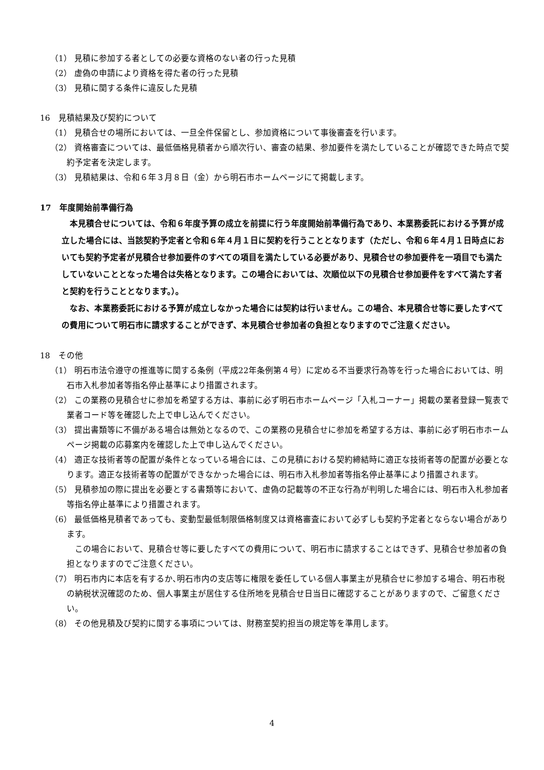（1） 見積に参加する者としての必要な資格のない者の行った見積
（2） 虚偽の申請により資格を得た者の行った見積
（3） 見積に関する条件に違反した見積
16　見積結果及び契約について
（1） 見積合せの場所においては、一旦全件保留とし、参加資格について事後審査を行います。
（2） 資格審査については、最低価格見積者から順次行い、審査の結果、参加要件を満たしていることが確認できた時点で契約予定者を決定します。
（3） 見積結果は、令和６年３月８日（金）から明石市ホームページにて掲載します。
17　年度開始前準備行為
本見積合せについては、令和６年度予算の成立を前提に行う年度開始前準備行為であり、本業務委託における予算が成立した場合には、当該契約予定者と令和６年４月１日に契約を行うこととなります（ただし、令和６年４月１日時点においても契約予定者が見積合せ参加要件のすべての項目を満たしている必要があり、見積合せの参加要件を一項目でも満たしていないこととなった場合は失格となります。この場合においては、次順位以下の見積合せ参加要件をすべて満たす者と契約を行うこととなります。）。
なお、本業務委託における予算が成立しなかった場合には契約は行いません。この場合、本見積合せ等に要したすべての費用について明石市に請求することができず、本見積合せ参加者の負担となりますのでご注意ください。
18　その他
（1） 明石市法令遵守の推進等に関する条例（平成22年条例第４号）に定める不当要求行為等を行った場合においては、明石市入札参加者等指名停止基準により措置されます。
（2） この業務の見積合せに参加を希望する方は、事前に必ず明石市ホームページ「入札コーナー」掲載の業者登録一覧表で業者コード等を確認した上で申し込んでください。
（3） 提出書類等に不備がある場合は無効となるので、この業務の見積合せに参加を希望する方は、事前に必ず明石市ホームページ掲載の応募案内を確認した上で申し込んでください。
（4） 適正な技術者等の配置が条件となっている場合には、この見積における契約締結時に適正な技術者等の配置が必要となります。適正な技術者等の配置ができなかった場合には、明石市入札参加者等指名停止基準により措置されます。
（5） 見積参加の際に提出を必要とする書類等において、虚偽の記載等の不正な行為が判明した場合には、明石市入札参加者等指名停止基準により措置されます。
（6） 最低価格見積者であっても、変動型最低制限価格制度又は資格審査において必ずしも契約予定者とならない場合があります。
この場合において、見積合せ等に要したすべての費用について、明石市に請求することはできず、見積合せ参加者の負担となりますのでご注意ください。
（7） 明石市内に本店を有するか､明石市内の支店等に権限を委任している個人事業主が見積合せに参加する場合、明石市税の納税状況確認のため、個人事業主が居住する住所地を見積合せ日当日に確認することがありますので、ご留意ください。
（8） その他見積及び契約に関する事項については、財務室契約担当の規定等を準用します。
4